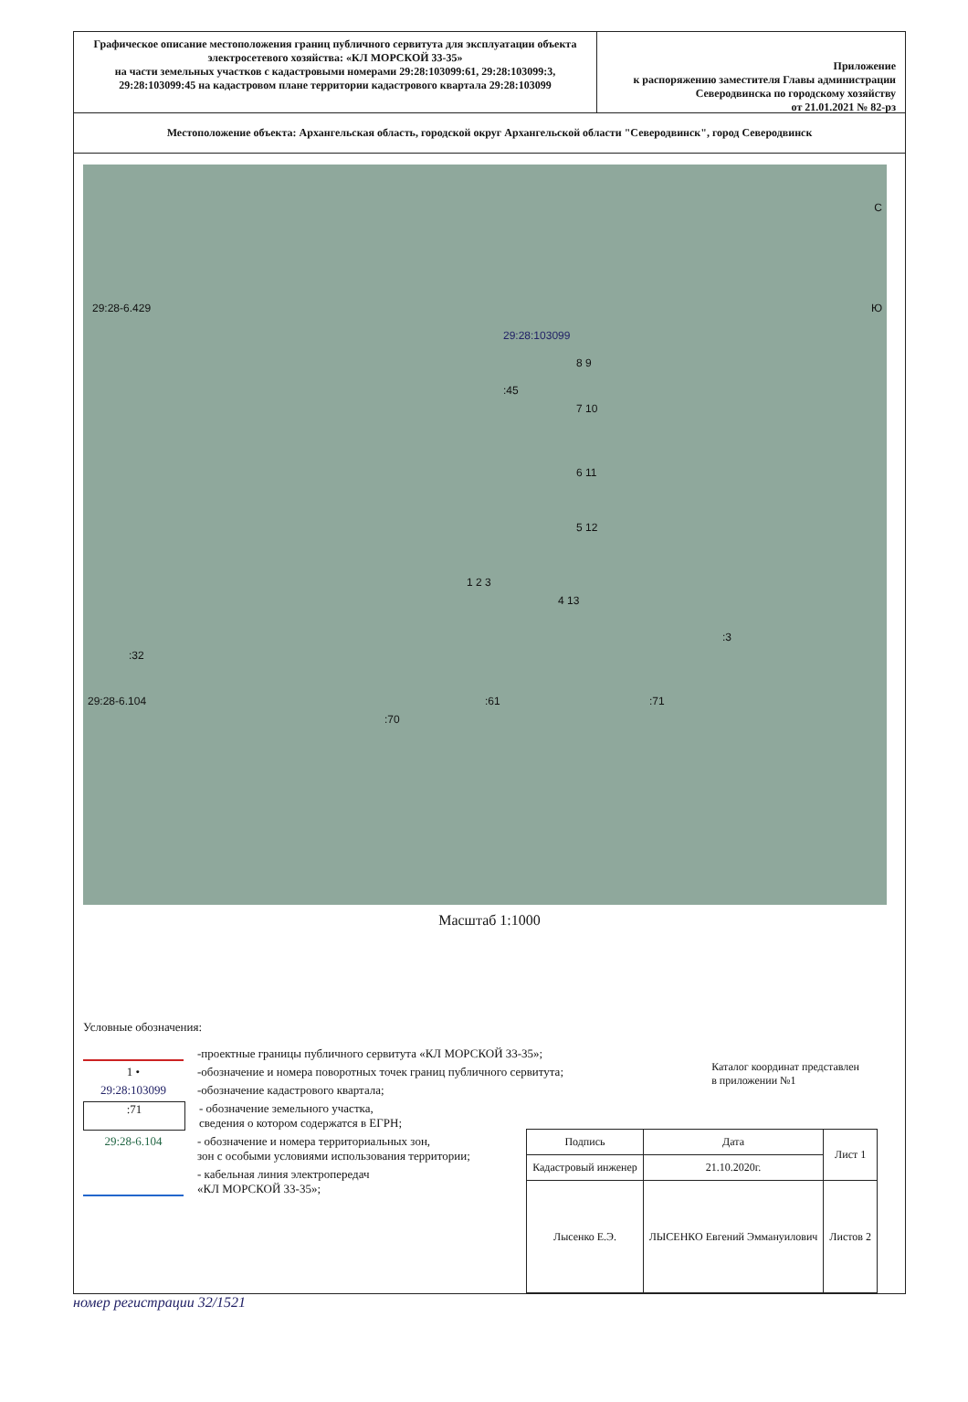Графическое описание местоположения границ публичного сервитута для эксплуатации объекта электросетевого хозяйства: «КЛ МОРСКОЙ 33-35»
на части земельных участков с кадастровыми номерами 29:28:103099:61, 29:28:103099:3, 29:28:103099:45 на кадастровом плане территории кадастрового квартала 29:28:103099
Приложение
к распоряжению заместителя Главы администрации Северодвинска по городскому хозяйству
от 21.01.2021 № 82-рз
Местоположение объекта: Архангельская область, городской округ Архангельской области "Северодвинск", город Северодвинск
29:28-6.429
29:28:103099
:45
8 9
7 10
6 11
5 12
1 2 3
4 13
:3
:32
29:28-6.104 :61 :71
:70
С
Ю
Масштаб 1:1000
Условные обозначения:
-проектные границы публичного сервитута «КЛ МОРСКОЙ 33-35»;
1 • -обозначение и номера поворотных точек границ публичного сервитута;
29:28:103099 -обозначение кадастрового квартала;
:71 - обозначение земельного участка,
сведения о котором содержатся в ЕГРН;
29:28-6.104 - обозначение и номера территориальных зон,
зон с особыми условиями использования территории;
- кабельная линия электропередач
«КЛ МОРСКОЙ 33-35»;
Каталог координат представлен
в приложении №1
| Подпись | Дата | Лист 1 |
| Кадастровый инженер | 21.10.2020г. | |
| Лысенко Е.Э. | ЛЫСЕНКО Евгений Эммануилович | Листов 2 |
номер регистрации 32/1521